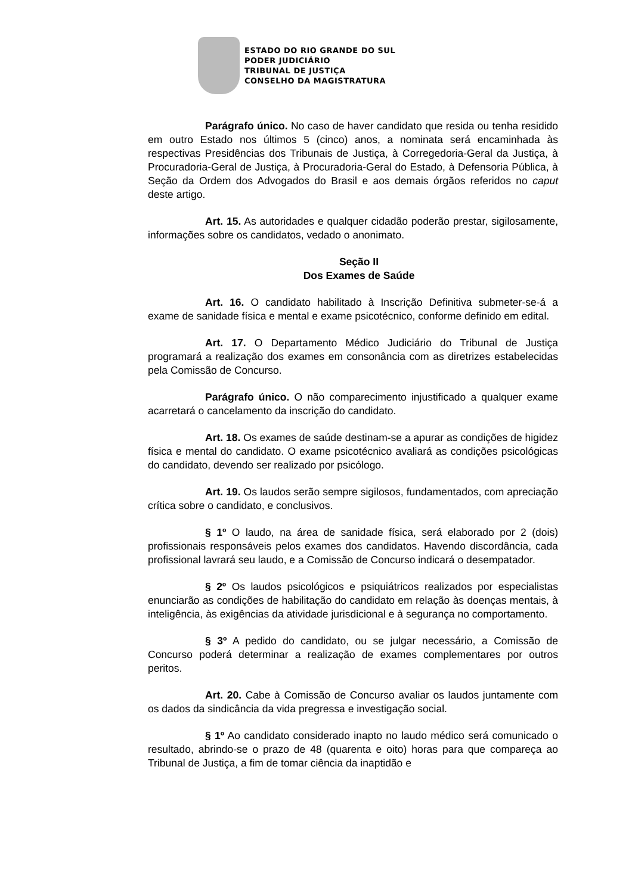ESTADO DO RIO GRANDE DO SUL
PODER JUDICIÁRIO
TRIBUNAL DE JUSTIÇA
CONSELHO DA MAGISTRATURA
Parágrafo único. No caso de haver candidato que resida ou tenha residido em outro Estado nos últimos 5 (cinco) anos, a nominata será encaminhada às respectivas Presidências dos Tribunais de Justiça, à Corregedoria-Geral da Justiça, à Procuradoria-Geral de Justiça, à Procuradoria-Geral do Estado, à Defensoria Pública, à Seção da Ordem dos Advogados do Brasil e aos demais órgãos referidos no caput deste artigo.
Art. 15. As autoridades e qualquer cidadão poderão prestar, sigilosamente, informações sobre os candidatos, vedado o anonimato.
Seção II
Dos Exames de Saúde
Art. 16. O candidato habilitado à Inscrição Definitiva submeter-se-á a exame de sanidade física e mental e exame psicotécnico, conforme definido em edital.
Art. 17. O Departamento Médico Judiciário do Tribunal de Justiça programará a realização dos exames em consonância com as diretrizes estabelecidas pela Comissão de Concurso.
Parágrafo único. O não comparecimento injustificado a qualquer exame acarretará o cancelamento da inscrição do candidato.
Art. 18. Os exames de saúde destinam-se a apurar as condições de higidez física e mental do candidato. O exame psicotécnico avaliará as condições psicológicas do candidato, devendo ser realizado por psicólogo.
Art. 19. Os laudos serão sempre sigilosos, fundamentados, com apreciação crítica sobre o candidato, e conclusivos.
§ 1º O laudo, na área de sanidade física, será elaborado por 2 (dois) profissionais responsáveis pelos exames dos candidatos. Havendo discordância, cada profissional lavrará seu laudo, e a Comissão de Concurso indicará o desempatador.
§ 2º Os laudos psicológicos e psiquiátricos realizados por especialistas enunciarão as condições de habilitação do candidato em relação às doenças mentais, à inteligência, às exigências da atividade jurisdicional e à segurança no comportamento.
§ 3º A pedido do candidato, ou se julgar necessário, a Comissão de Concurso poderá determinar a realização de exames complementares por outros peritos.
Art. 20. Cabe à Comissão de Concurso avaliar os laudos juntamente com os dados da sindicância da vida pregressa e investigação social.
§ 1º Ao candidato considerado inapto no laudo médico será comunicado o resultado, abrindo-se o prazo de 48 (quarenta e oito) horas para que compareça ao Tribunal de Justiça, a fim de tomar ciência da inaptidão e